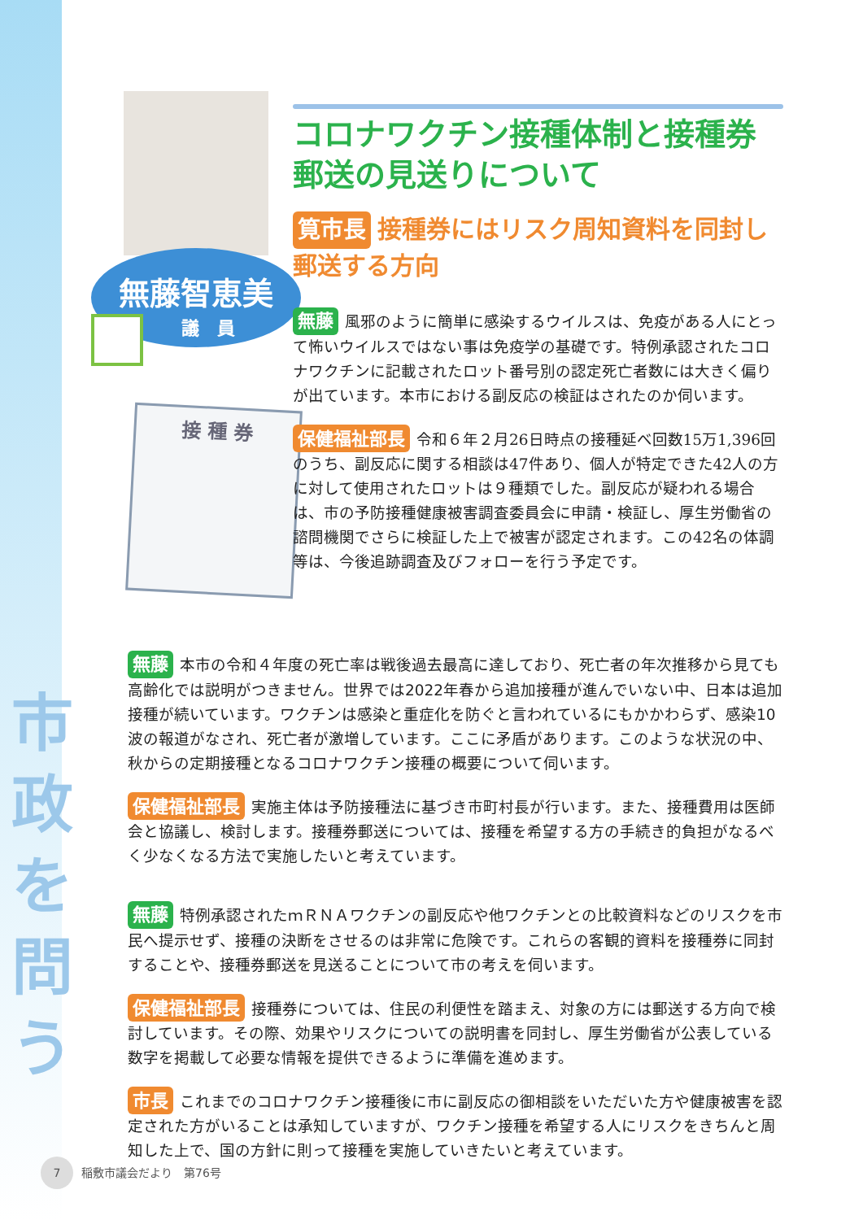市
政
を
問
う
無藤智恵美
議　員
接 種 券
コロナワクチン接種体制と接種券郵送の見送りについて
筧市長 接種券にはリスク周知資料を同封し郵送する方向
無藤 風邪のように簡単に感染するウイルスは、免疫がある人にとって怖いウイルスではない事は免疫学の基礎です。特例承認されたコロナワクチンに記載されたロット番号別の認定死亡者数には大きく偏りが出ています。本市における副反応の検証はされたのか伺います。
保健福祉部長 令和６年２月26日時点の接種延べ回数15万1,396回のうち、副反応に関する相談は47件あり、個人が特定できた42人の方に対して使用されたロットは９種類でした。副反応が疑われる場合は、市の予防接種健康被害調査委員会に申請・検証し、厚生労働省の諮問機関でさらに検証した上で被害が認定されます。この42名の体調等は、今後追跡調査及びフォローを行う予定です。
無藤 本市の令和４年度の死亡率は戦後過去最高に達しており、死亡者の年次推移から見ても高齢化では説明がつきません。世界では2022年春から追加接種が進んでいない中、日本は追加接種が続いています。ワクチンは感染と重症化を防ぐと言われているにもかかわらず、感染10波の報道がなされ、死亡者が激増しています。ここに矛盾があります。このような状況の中、秋からの定期接種となるコロナワクチン接種の概要について伺います。
保健福祉部長 実施主体は予防接種法に基づき市町村長が行います。また、接種費用は医師会と協議し、検討します。接種券郵送については、接種を希望する方の手続き的負担がなるべく少なくなる方法で実施したいと考えています。
無藤 特例承認されたｍＲＮＡワクチンの副反応や他ワクチンとの比較資料などのリスクを市民へ提示せず、接種の決断をさせるのは非常に危険です。これらの客観的資料を接種券に同封することや、接種券郵送を見送ることについて市の考えを伺います。
保健福祉部長 接種券については、住民の利便性を踏まえ、対象の方には郵送する方向で検討しています。その際、効果やリスクについての説明書を同封し、厚生労働省が公表している数字を掲載して必要な情報を提供できるように準備を進めます。
市長 これまでのコロナワクチン接種後に市に副反応の御相談をいただいた方や健康被害を認定された方がいることは承知していますが、ワクチン接種を希望する人にリスクをきちんと周知した上で、国の方針に則って接種を実施していきたいと考えています。
7 稲敷市議会だより　第76号